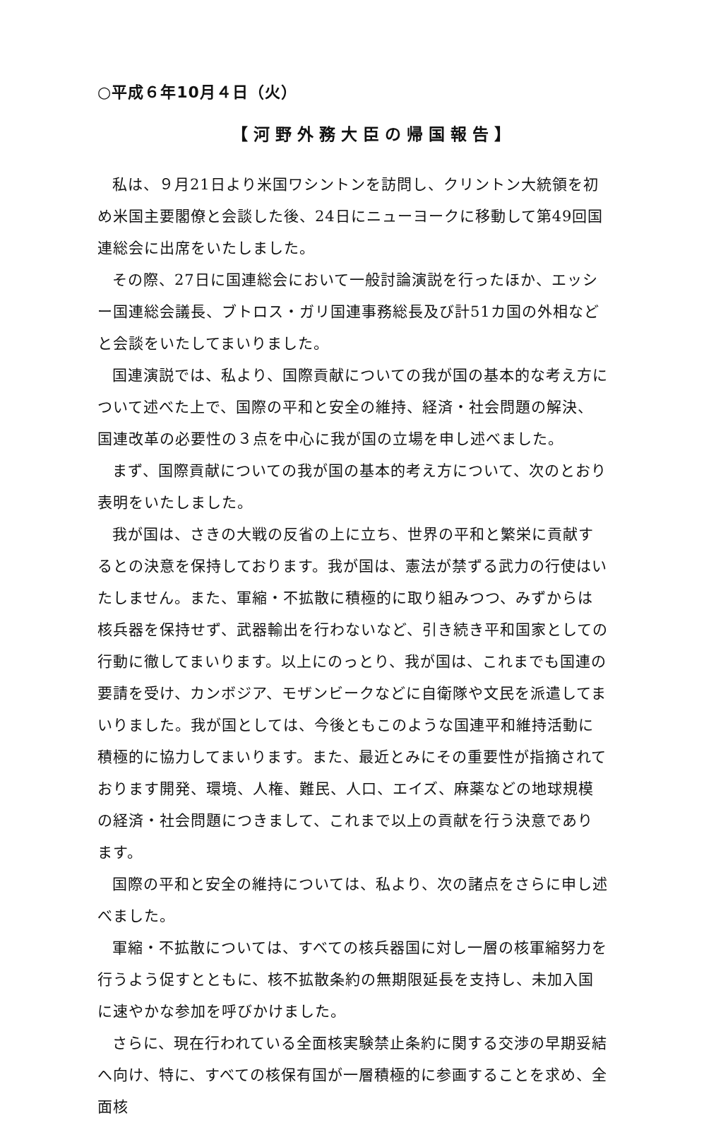○平成６年10月４日（火）
【河野外務大臣の帰国報告】
私は、９月21日より米国ワシントンを訪問し、クリントン大統領を初め米国主要閣僚と会談した後、24日にニューヨークに移動して第49回国連総会に出席をいたしました。
その際、27日に国連総会において一般討論演説を行ったほか、エッシー国連総会議長、ブトロス・ガリ国連事務総長及び計51カ国の外相などと会談をいたしてまいりました。
国連演説では、私より、国際貢献についての我が国の基本的な考え方について述べた上で、国際の平和と安全の維持、経済・社会問題の解決、国連改革の必要性の３点を中心に我が国の立場を申し述べました。
まず、国際貢献についての我が国の基本的考え方について、次のとおり表明をいたしました。
我が国は、さきの大戦の反省の上に立ち、世界の平和と繁栄に貢献するとの決意を保持しております。我が国は、憲法が禁ずる武力の行使はいたしません。また、軍縮・不拡散に積極的に取り組みつつ、みずからは核兵器を保持せず、武器輸出を行わないなど、引き続き平和国家としての行動に徹してまいります。以上にのっとり、我が国は、これまでも国連の要請を受け、カンボジア、モザンビークなどに自衛隊や文民を派遣してまいりました。我が国としては、今後ともこのような国連平和維持活動に積極的に協力してまいります。また、最近とみにその重要性が指摘されております開発、環境、人権、難民、人口、エイズ、麻薬などの地球規模の経済・社会問題につきまして、これまで以上の貢献を行う決意であります。
国際の平和と安全の維持については、私より、次の諸点をさらに申し述べました。
軍縮・不拡散については、すべての核兵器国に対し一層の核軍縮努力を行うよう促すとともに、核不拡散条約の無期限延長を支持し、未加入国に速やかな参加を呼びかけました。
さらに、現在行われている全面核実験禁止条約に関する交渉の早期妥結へ向け、特に、すべての核保有国が一層積極的に参画することを求め、全面核